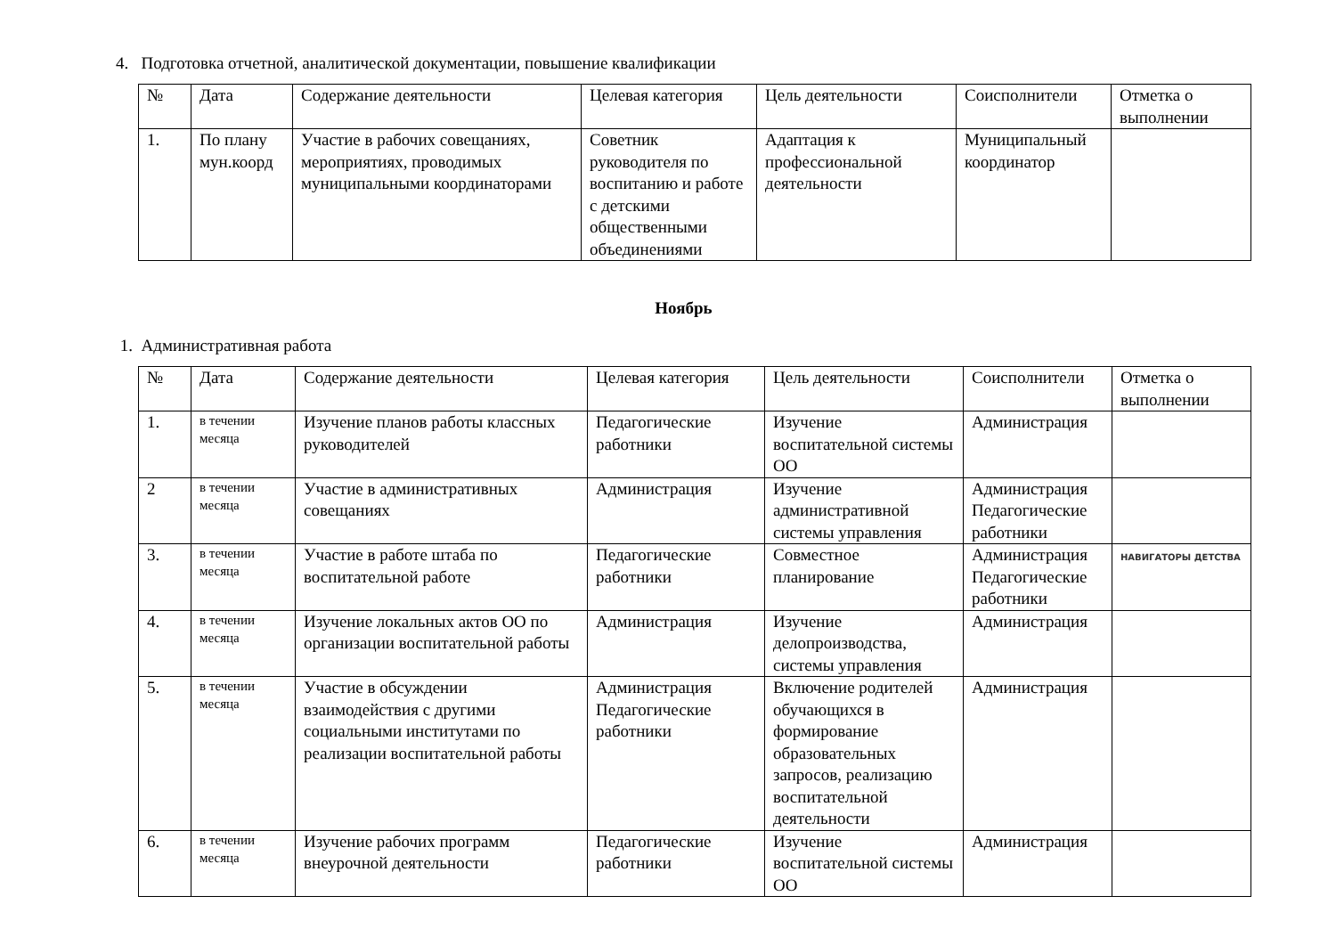4. Подготовка отчетной, аналитической документации, повышение квалификации
| № | Дата | Содержание деятельности | Целевая категория | Цель деятельности | Соисполнители | Отметка о выполнении |
| --- | --- | --- | --- | --- | --- | --- |
| 1. | По плану мун.коорд | Участие в рабочих совещаниях, мероприятиях, проводимых муниципальными координаторами | Советник руководителя по воспитанию и работе с детскими общественными объединениями | Адаптация к профессиональной деятельности | Муниципальный координатор | |
Ноябрь
1. Административная работа
| № | Дата | Содержание деятельности | Целевая категория | Цель деятельности | Соисполнители | Отметка о выполнении |
| --- | --- | --- | --- | --- | --- | --- |
| 1. | в течении месяца | Изучение планов работы классных руководителей | Педагогические работники | Изучение воспитательной системы ОО | Администрация | |
| 2 | в течении месяца | Участие в административных совещаниях | Администрация | Изучение административной системы управления | Администрация Педагогические работники | |
| 3. | в течении месяца | Участие в работе штаба по воспитательной работе | Педагогические работники | Совместное планирование | Администрация Педагогические работники | НАВИГАТОРЫ ДЕТСТВА |
| 4. | в течении месяца | Изучение локальных актов ОО по организации воспитательной работы | Администрация | Изучение делопроизводства, системы управления | Администрация | |
| 5. | в течении месяца | Участие в обсуждении взаимодействия с другими социальными институтами по реализации воспитательной работы | Администрация Педагогические работники | Включение родителей обучающихся в формирование образовательных запросов, реализацию воспитательной деятельности | Администрация | |
| 6. | в течении месяца | Изучение рабочих программ внеурочной деятельности | Педагогические работники | Изучение воспитательной системы ОО | Администрация | |